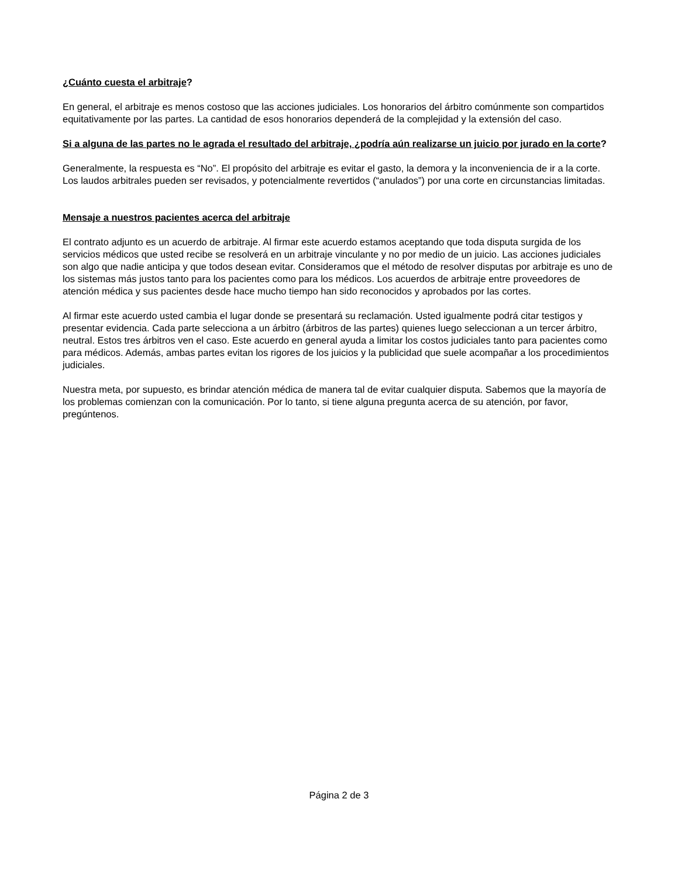¿Cuánto cuesta el arbitraje?
En general, el arbitraje es menos costoso que las acciones judiciales. Los honorarios del árbitro comúnmente son compartidos equitativamente por las partes. La cantidad de esos honorarios dependerá de la complejidad y la extensión del caso.
Si a alguna de las partes no le agrada el resultado del arbitraje, ¿podría aún realizarse un juicio por jurado en la corte?
Generalmente, la respuesta es “No”. El propósito del arbitraje es evitar el gasto, la demora y la inconveniencia de ir a la corte. Los laudos arbitrales pueden ser revisados, y potencialmente revertidos (“anulados”) por una corte en circunstancias limitadas.
Mensaje a nuestros pacientes acerca del arbitraje
El contrato adjunto es un acuerdo de arbitraje. Al firmar este acuerdo estamos aceptando que toda disputa surgida de los servicios médicos que usted recibe se resolverá en un arbitraje vinculante y no por medio de un juicio. Las acciones judiciales son algo que nadie anticipa y que todos desean evitar. Consideramos que el método de resolver disputas por arbitraje es uno de los sistemas más justos tanto para los pacientes como para los médicos. Los acuerdos de arbitraje entre proveedores de atención médica y sus pacientes desde hace mucho tiempo han sido reconocidos y aprobados por las cortes.
Al firmar este acuerdo usted cambia el lugar donde se presentará su reclamación. Usted igualmente podrá citar testigos y presentar evidencia. Cada parte selecciona a un árbitro (árbitros de las partes) quienes luego seleccionan a un tercer árbitro, neutral. Estos tres árbitros ven el caso. Este acuerdo en general ayuda a limitar los costos judiciales tanto para pacientes como para médicos. Además, ambas partes evitan los rigores de los juicios y la publicidad que suele acompañar a los procedimientos judiciales.
Nuestra meta, por supuesto, es brindar atención médica de manera tal de evitar cualquier disputa. Sabemos que la mayoría de los problemas comienzan con la comunicación. Por lo tanto, si tiene alguna pregunta acerca de su atención, por favor, pregúntenos.
Página 2 de 3